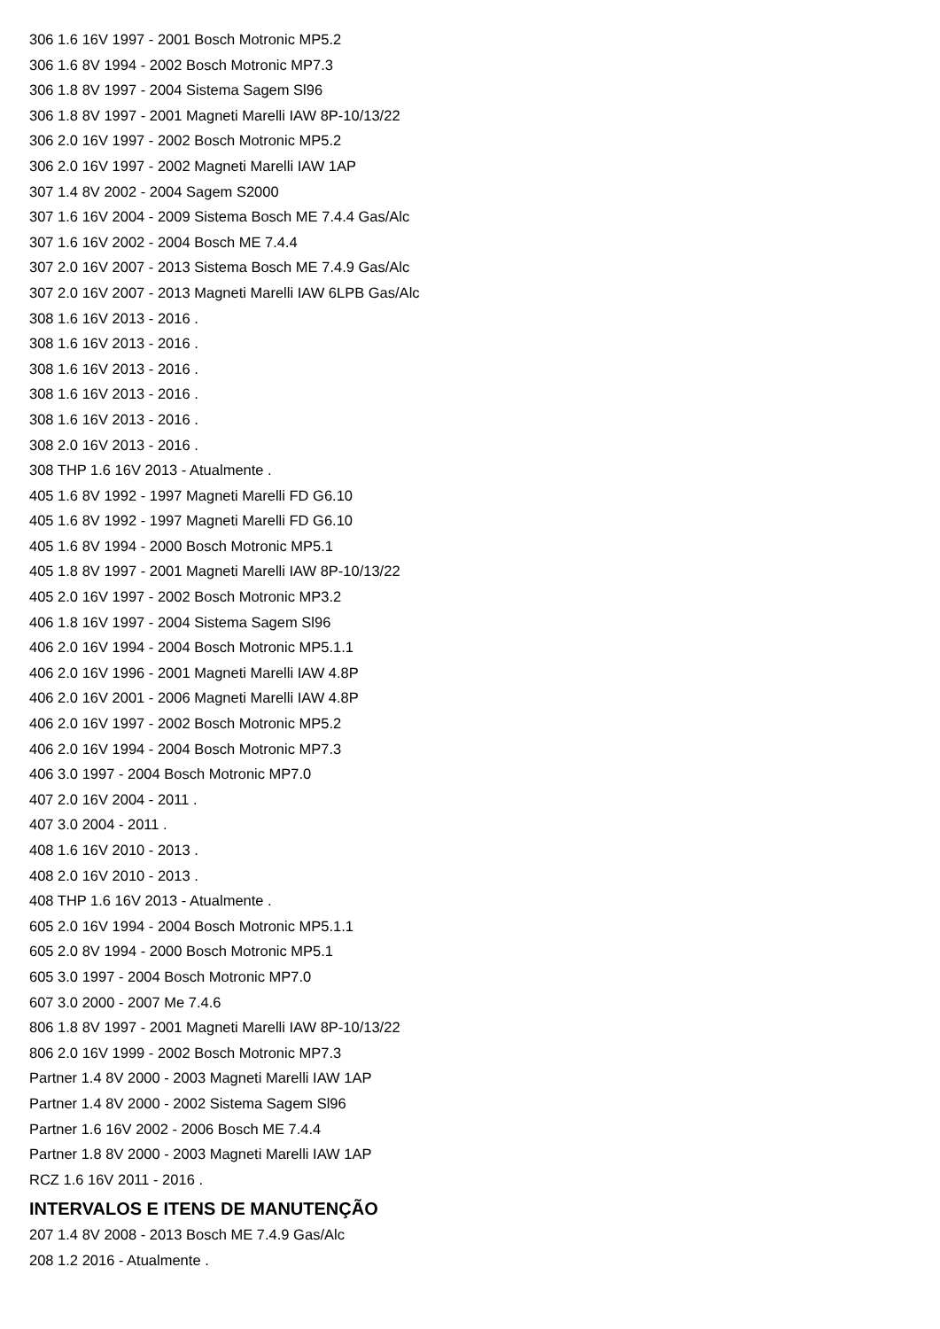306 1.6 16V 1997 - 2001 Bosch Motronic MP5.2
306 1.6 8V 1994 - 2002 Bosch Motronic MP7.3
306 1.8 8V 1997 - 2004 Sistema Sagem Sl96
306 1.8 8V 1997 - 2001 Magneti Marelli IAW 8P-10/13/22
306 2.0 16V 1997 - 2002 Bosch Motronic MP5.2
306 2.0 16V 1997 - 2002 Magneti Marelli IAW 1AP
307 1.4 8V 2002 - 2004 Sagem S2000
307 1.6 16V 2004 - 2009 Sistema Bosch ME 7.4.4 Gas/Alc
307 1.6 16V 2002 - 2004 Bosch ME 7.4.4
307 2.0 16V 2007 - 2013 Sistema Bosch ME 7.4.9 Gas/Alc
307 2.0 16V 2007 - 2013 Magneti Marelli IAW 6LPB Gas/Alc
308 1.6 16V 2013 - 2016 .
308 1.6 16V 2013 - 2016 .
308 1.6 16V 2013 - 2016 .
308 1.6 16V 2013 - 2016 .
308 1.6 16V 2013 - 2016 .
308 2.0 16V 2013 - 2016 .
308 THP 1.6 16V 2013 - Atualmente .
405 1.6 8V 1992 - 1997 Magneti Marelli FD G6.10
405 1.6 8V 1992 - 1997 Magneti Marelli FD G6.10
405 1.6 8V 1994 - 2000 Bosch Motronic MP5.1
405 1.8 8V 1997 - 2001 Magneti Marelli IAW 8P-10/13/22
405 2.0 16V 1997 - 2002 Bosch Motronic MP3.2
406 1.8 16V 1997 - 2004 Sistema Sagem Sl96
406 2.0 16V 1994 - 2004 Bosch Motronic MP5.1.1
406 2.0 16V 1996 - 2001 Magneti Marelli IAW 4.8P
406 2.0 16V 2001 - 2006 Magneti Marelli IAW 4.8P
406 2.0 16V 1997 - 2002 Bosch Motronic MP5.2
406 2.0 16V 1994 - 2004 Bosch Motronic MP7.3
406 3.0 1997 - 2004 Bosch Motronic MP7.0
407 2.0 16V 2004 - 2011 .
407 3.0 2004 - 2011 .
408 1.6 16V 2010 - 2013 .
408 2.0 16V 2010 - 2013 .
408 THP 1.6 16V 2013 - Atualmente .
605 2.0 16V 1994 - 2004 Bosch Motronic MP5.1.1
605 2.0 8V 1994 - 2000 Bosch Motronic MP5.1
605 3.0 1997 - 2004 Bosch Motronic MP7.0
607 3.0 2000 - 2007 Me 7.4.6
806 1.8 8V 1997 - 2001 Magneti Marelli IAW 8P-10/13/22
806 2.0 16V 1999 - 2002 Bosch Motronic MP7.3
Partner 1.4 8V 2000 - 2003 Magneti Marelli IAW 1AP
Partner 1.4 8V 2000 - 2002 Sistema Sagem Sl96
Partner 1.6 16V 2002 - 2006 Bosch ME 7.4.4
Partner 1.8 8V 2000 - 2003 Magneti Marelli IAW 1AP
RCZ 1.6 16V 2011 - 2016 .
INTERVALOS E ITENS DE MANUTENÇÃO
207 1.4 8V 2008 - 2013 Bosch ME 7.4.9 Gas/Alc
208 1.2 2016 - Atualmente .